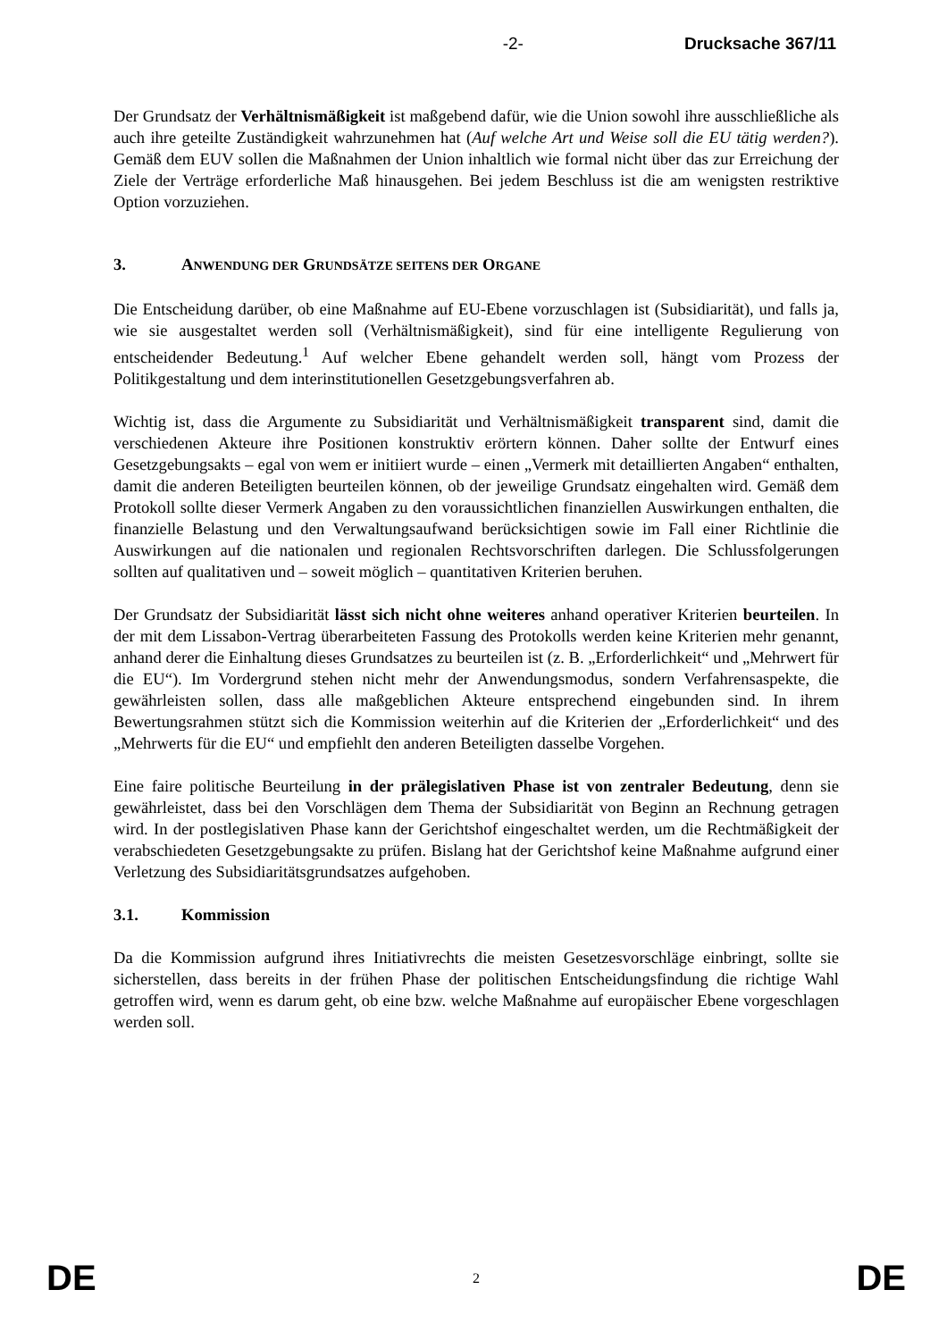-2- Drucksache 367/11
Der Grundsatz der Verhältnismäßigkeit ist maßgebend dafür, wie die Union sowohl ihre ausschließliche als auch ihre geteilte Zuständigkeit wahrzunehmen hat (Auf welche Art und Weise soll die EU tätig werden?). Gemäß dem EUV sollen die Maßnahmen der Union inhaltlich wie formal nicht über das zur Erreichung der Ziele der Verträge erforderliche Maß hinausgehen. Bei jedem Beschluss ist die am wenigsten restriktive Option vorzuziehen.
3. ANWENDUNG DER GRUNDSÄTZE SEITENS DER ORGANE
Die Entscheidung darüber, ob eine Maßnahme auf EU-Ebene vorzuschlagen ist (Subsidiarität), und falls ja, wie sie ausgestaltet werden soll (Verhältnismäßigkeit), sind für eine intelligente Regulierung von entscheidender Bedeutung.<sup>1</sup> Auf welcher Ebene gehandelt werden soll, hängt vom Prozess der Politikgestaltung und dem interinstitutionellen Gesetzgebungsverfahren ab.
Wichtig ist, dass die Argumente zu Subsidiarität und Verhältnismäßigkeit transparent sind, damit die verschiedenen Akteure ihre Positionen konstruktiv erörtern können. Daher sollte der Entwurf eines Gesetzgebungsakts – egal von wem er initiiert wurde – einen „Vermerk mit detaillierten Angaben“ enthalten, damit die anderen Beteiligten beurteilen können, ob der jeweilige Grundsatz eingehalten wird. Gemäß dem Protokoll sollte dieser Vermerk Angaben zu den voraussichtlichen finanziellen Auswirkungen enthalten, die finanzielle Belastung und den Verwaltungsaufwand berücksichtigen sowie im Fall einer Richtlinie die Auswirkungen auf die nationalen und regionalen Rechtsvorschriften darlegen. Die Schlussfolgerungen sollten auf qualitativen und – soweit möglich – quantitativen Kriterien beruhen.
Der Grundsatz der Subsidiarität lässt sich nicht ohne weiteres anhand operativer Kriterien beurteilen. In der mit dem Lissabon-Vertrag überarbeiteten Fassung des Protokolls werden keine Kriterien mehr genannt, anhand derer die Einhaltung dieses Grundsatzes zu beurteilen ist (z. B. „Erforderlichkeit“ und „Mehrwert für die EU“). Im Vordergrund stehen nicht mehr der Anwendungsmodus, sondern Verfahrensaspekte, die gewährleisten sollen, dass alle maßgeblichen Akteure entsprechend eingebunden sind. In ihrem Bewertungsrahmen stützt sich die Kommission weiterhin auf die Kriterien der „Erforderlichkeit“ und des „Mehrwerts für die EU“ und empfiehlt den anderen Beteiligten dasselbe Vorgehen.
Eine faire politische Beurteilung in der prälegislativen Phase ist von zentraler Bedeutung, denn sie gewährleistet, dass bei den Vorschlägen dem Thema der Subsidiarität von Beginn an Rechnung getragen wird. In der postlegislativen Phase kann der Gerichtshof eingeschaltet werden, um die Rechtmäßigkeit der verabschiedeten Gesetzgebungsakte zu prüfen. Bislang hat der Gerichtshof keine Maßnahme aufgrund einer Verletzung des Subsidiaritätsgrundsatzes aufgehoben.
3.1. Kommission
Da die Kommission aufgrund ihres Initiativrechts die meisten Gesetzesvorschläge einbringt, sollte sie sicherstellen, dass bereits in der frühen Phase der politischen Entscheidungsfindung die richtige Wahl getroffen wird, wenn es darum geht, ob eine bzw. welche Maßnahme auf europäischer Ebene vorgeschlagen werden soll.
DE 2 DE